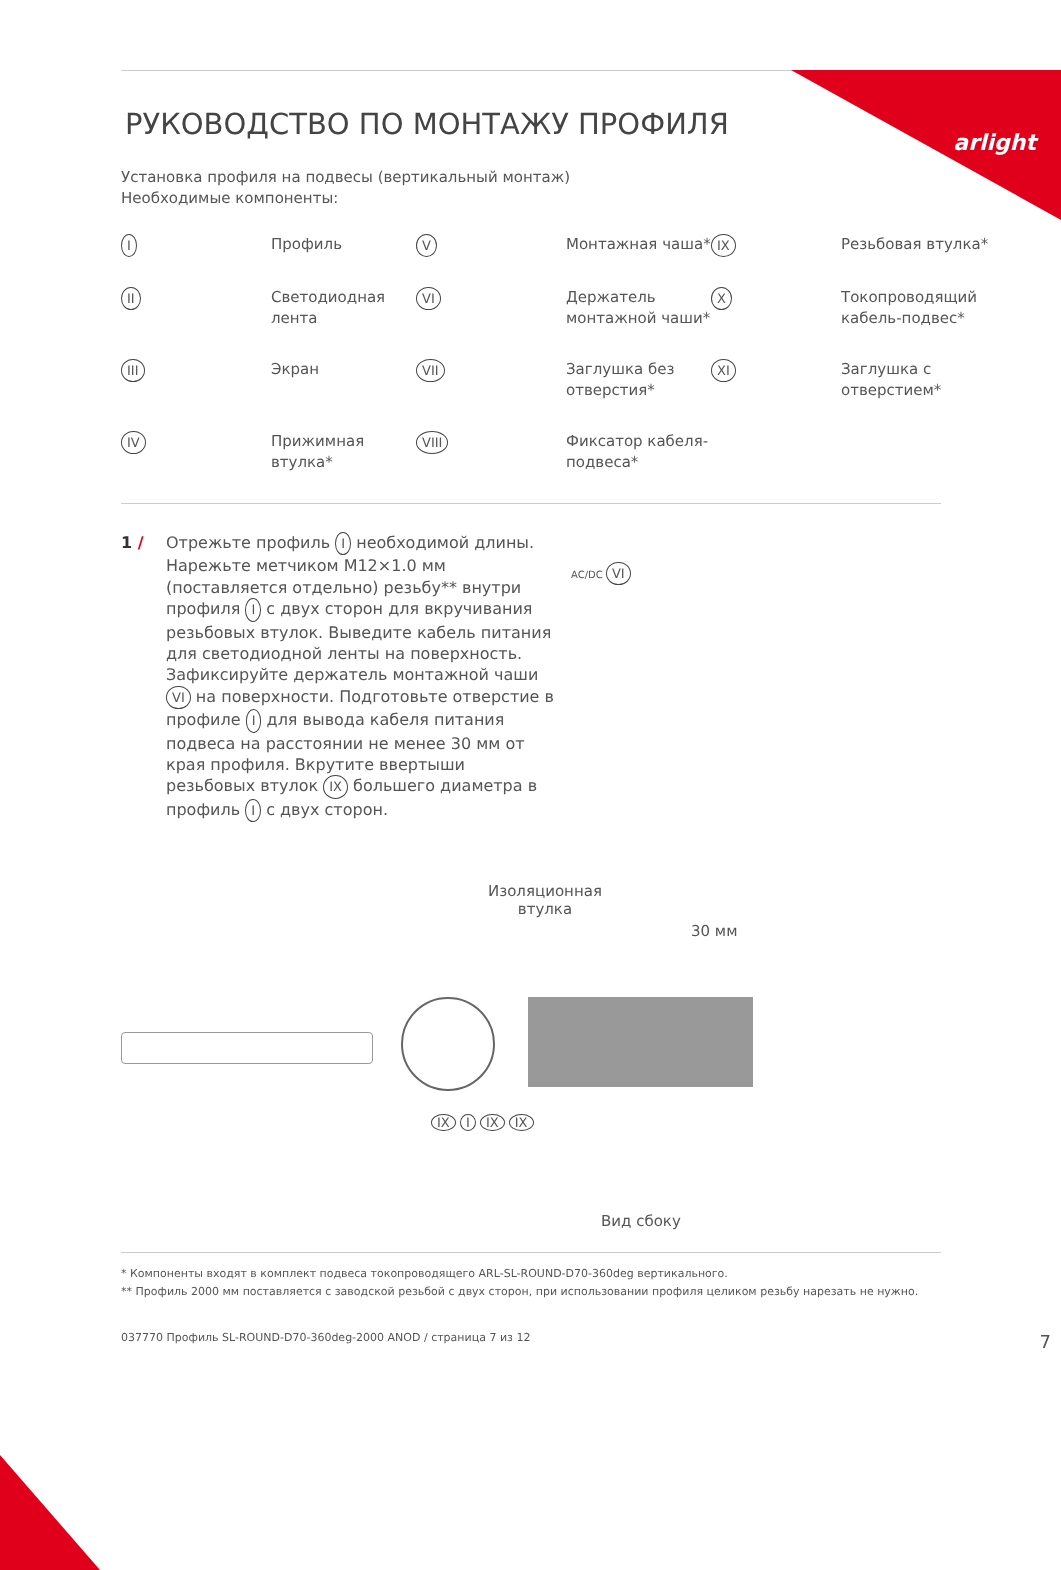arlight
РУКОВОДСТВО ПО МОНТАЖУ ПРОФИЛЯ
Установка профиля на подвесы (вертикальный монтаж)
Необходимые компоненты:
I
Профиль
V
Монтажная чаша*
IX
Резьбовая втулка*
II
Светодиодная лента
VI
Держатель монтажной чаши*
X
Токопроводящий кабель-подвес*
III
Экран
VII
Заглушка без отверстия*
XI
Заглушка с отверстием*
IV
Прижимная втулка*
VIII
Фиксатор кабеля-подвеса*
1 / Отрежьте профиль I необходимой длины. Нарежьте метчиком М12×1.0 мм (поставляется отдельно) резьбу** внутри профиля I с двух сторон для вкручивания резьбовых втулок. Выведите кабель питания для светодиодной ленты на поверхность. Зафиксируйте держатель монтажной чаши VI на поверхности. Подготовьте отверстие в профиле I для вывода кабеля питания подвеса на расстоянии не менее 30 мм от края профиля. Вкрутите ввертыши резьбовых втулок IX большего диаметра в профиль I с двух сторон.
AC/DC VI
Изоляционная
втулка
30 мм
IX I IX IX
Вид сбоку
* Компоненты входят в комплект подвеса токопроводящего ARL-SL-ROUND-D70-360deg вертикального.
** Профиль 2000 мм поставляется с заводской резьбой с двух сторон, при использовании профиля целиком резьбу нарезать не нужно.
037770 Профиль SL-ROUND-D70-360deg-2000 ANOD / страница 7 из 12 7